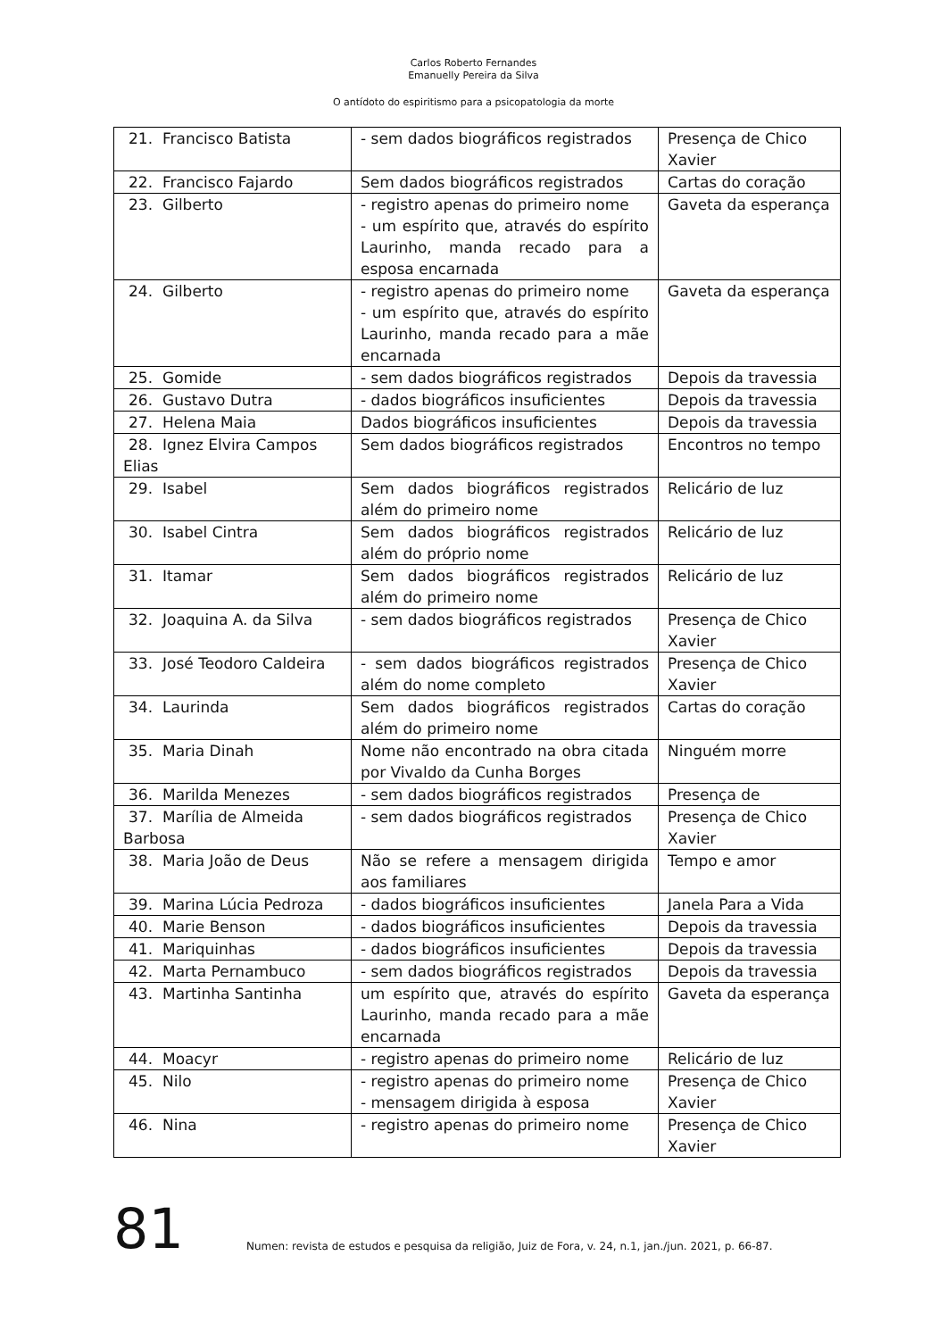Carlos Roberto Fernandes
Emanuelly Pereira da Silva
O antídoto do espiritismo para a psicopatologia da morte
| 21. Francisco Batista | - sem dados biográficos registrados | Presença de Chico Xavier |
| 22. Francisco Fajardo | Sem dados biográficos registrados | Cartas do coração |
| 23. Gilberto | - registro apenas do primeiro nome - um espírito que, através do espírito Laurinho, manda recado para a esposa encarnada | Gaveta da esperança |
| 24. Gilberto | - registro apenas do primeiro nome - um espírito que, através do espírito Laurinho, manda recado para a mãe encarnada | Gaveta da esperança |
| 25. Gomide | - sem dados biográficos registrados | Depois da travessia |
| 26. Gustavo Dutra | - dados biográficos insuficientes | Depois da travessia |
| 27. Helena Maia | Dados biográficos insuficientes | Depois da travessia |
| 28. Ignez Elvira Campos Elias | Sem dados biográficos registrados | Encontros no tempo |
| 29. Isabel | Sem dados biográficos registrados além do primeiro nome | Relicário de luz |
| 30. Isabel Cintra | Sem dados biográficos registrados além do próprio nome | Relicário de luz |
| 31. Itamar | Sem dados biográficos registrados além do primeiro nome | Relicário de luz |
| 32. Joaquina A. da Silva | - sem dados biográficos registrados | Presença de Chico Xavier |
| 33. José Teodoro Caldeira | - sem dados biográficos registrados além do nome completo | Presença de Chico Xavier |
| 34. Laurinda | Sem dados biográficos registrados além do primeiro nome | Cartas do coração |
| 35. Maria Dinah | Nome não encontrado na obra citada por Vivaldo da Cunha Borges | Ninguém morre |
| 36. Marilda Menezes | - sem dados biográficos registrados | Presença de |
| 37. Marília de Almeida Barbosa | - sem dados biográficos registrados | Presença de Chico Xavier |
| 38. Maria João de Deus | Não se refere a mensagem dirigida aos familiares | Tempo e amor |
| 39. Marina Lúcia Pedroza | - dados biográficos insuficientes | Janela Para a Vida |
| 40. Marie Benson | - dados biográficos insuficientes | Depois da travessia |
| 41. Mariquinhas | - dados biográficos insuficientes | Depois da travessia |
| 42. Marta Pernambuco | - sem dados biográficos registrados | Depois da travessia |
| 43. Martinha Santinha | um espírito que, através do espírito Laurinho, manda recado para a mãe encarnada | Gaveta da esperança |
| 44. Moacyr | - registro apenas do primeiro nome | Relicário de luz |
| 45. Nilo | - registro apenas do primeiro nome - mensagem dirigida à esposa | Presença de Chico Xavier |
| 46. Nina | - registro apenas do primeiro nome | Presença de Chico Xavier |
81 Numen: revista de estudos e pesquisa da religião, Juiz de Fora, v. 24, n.1, jan./jun. 2021, p. 66-87.